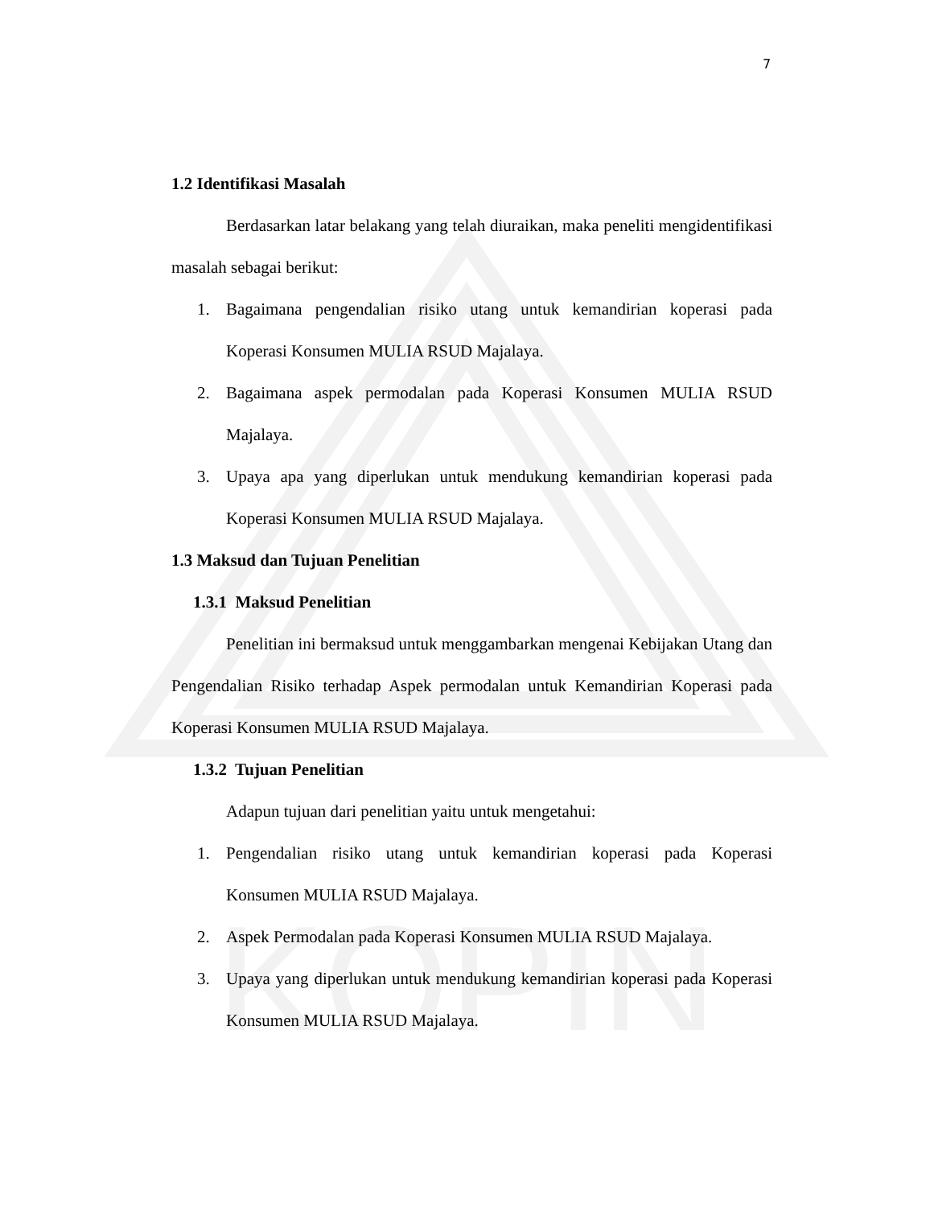KOPIN
7
1.2 Identifikasi Masalah
Berdasarkan latar belakang yang telah diuraikan, maka peneliti mengidentifikasi masalah sebagai berikut:
1. Bagaimana pengendalian risiko utang untuk kemandirian koperasi pada Koperasi Konsumen MULIA RSUD Majalaya.
2. Bagaimana aspek permodalan pada Koperasi Konsumen MULIA RSUD Majalaya.
3. Upaya apa yang diperlukan untuk mendukung kemandirian koperasi pada Koperasi Konsumen MULIA RSUD Majalaya.
1.3 Maksud dan Tujuan Penelitian
1.3.1 Maksud Penelitian
Penelitian ini bermaksud untuk menggambarkan mengenai Kebijakan Utang dan Pengendalian Risiko terhadap Aspek permodalan untuk Kemandirian Koperasi pada Koperasi Konsumen MULIA RSUD Majalaya.
1.3.2 Tujuan Penelitian
Adapun tujuan dari penelitian yaitu untuk mengetahui:
1. Pengendalian risiko utang untuk kemandirian koperasi pada Koperasi Konsumen MULIA RSUD Majalaya.
2. Aspek Permodalan pada Koperasi Konsumen MULIA RSUD Majalaya.
3. Upaya yang diperlukan untuk mendukung kemandirian koperasi pada Koperasi Konsumen MULIA RSUD Majalaya.